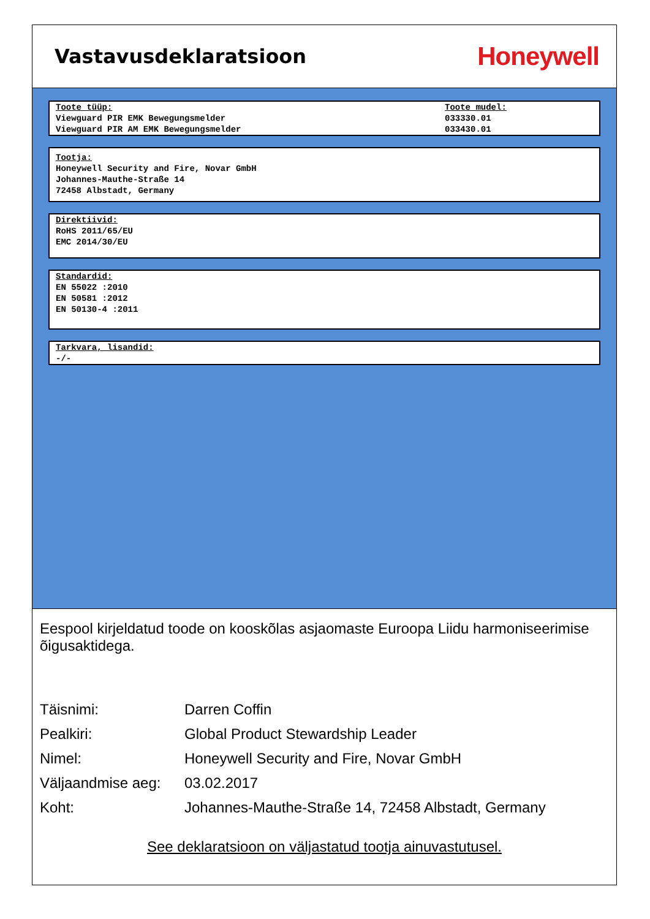Vastavusdeklaratsioon
Honeywell
Toote tüüp:
Viewguard PIR EMK Bewegungsmelder
Viewguard PIR AM EMK Bewegungsmelder
Toote mudel:
033330.01
033430.01
Tootja:
Honeywell Security and Fire, Novar GmbH
Johannes-Mauthe-Straße 14
72458 Albstadt, Germany
Direktiivid:
RoHS 2011/65/EU
EMC 2014/30/EU
Standardid:
EN 55022 :2010
EN 50581 :2012
EN 50130-4 :2011
Tarkvara, lisandid:
-/-
Eespool kirjeldatud toode on kooskõlas asjaomaste Euroopa Liidu harmoniseerimise õigusaktidega.
| Täisnimi: | Darren Coffin |
| Pealkiri: | Global Product Stewardship Leader |
| Nimel: | Honeywell Security and Fire, Novar GmbH |
| Väljaandmise aeg: | 03.02.2017 |
| Koht: | Johannes-Mauthe-Straße 14, 72458 Albstadt, Germany |
See deklaratsioon on väljastatud tootja ainuvastutusel.